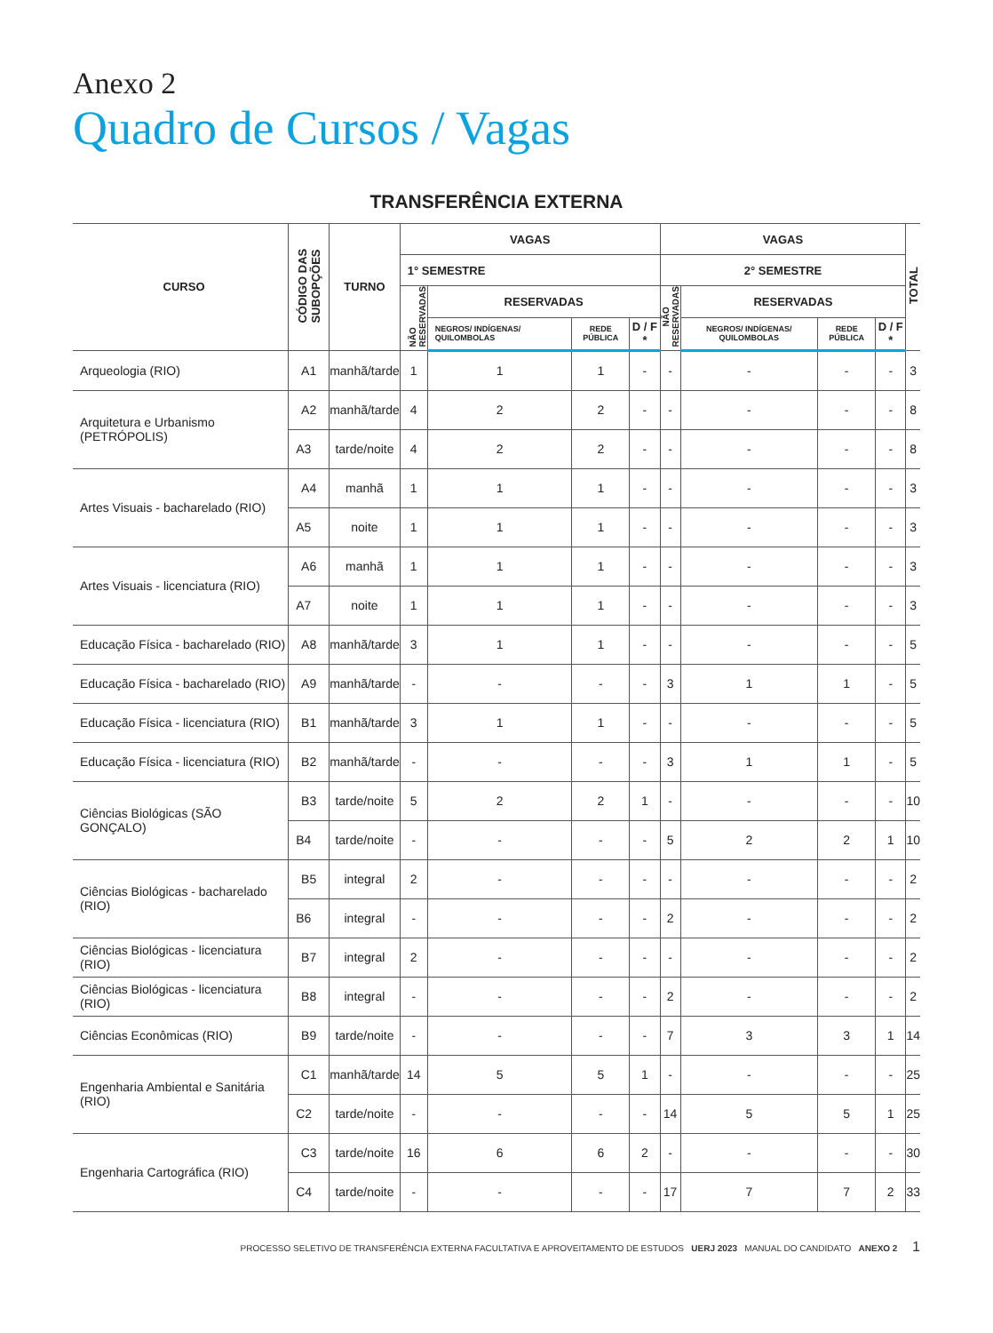Anexo 2
Quadro de Cursos / Vagas
TRANSFERÊNCIA EXTERNA
| CURSO | CÓDIGO DAS SUBOPÇÕES | TURNO | VAGAS | | | | VAGAS | | | | TOTAL |
| --- | --- | --- | --- | --- | --- | --- | --- | --- | --- | --- | --- |
| | | | 1° SEMESTRE | | | | 2° SEMESTRE | | | | |
| | | | NÃO RESERVADAS | RESERVADAS | | | NÃO RESERVADAS | RESERVADAS | | | |
| | | | | NEGROS/ INDÍGENAS/ QUILOMBOLAS | REDE PÚBLICA | D / F * | | NEGROS/ INDÍGENAS/ QUILOMBOLAS | REDE PÚBLICA | D / F * | |
| Arqueologia (RIO) | A1 | manhã/tarde | 1 | 1 | 1 | - | - | - | - | - | 3 |
| Arquitetura e Urbanismo (PETRÓPOLIS) | A2 | manhã/tarde | 4 | 2 | 2 | - | - | - | - | - | 8 |
| | A3 | tarde/noite | 4 | 2 | 2 | - | - | - | - | - | 8 |
| Artes Visuais - bacharelado (RIO) | A4 | manhã | 1 | 1 | 1 | - | - | - | - | - | 3 |
| | A5 | noite | 1 | 1 | 1 | - | - | - | - | - | 3 |
| Artes Visuais - licenciatura (RIO) | A6 | manhã | 1 | 1 | 1 | - | - | - | - | - | 3 |
| | A7 | noite | 1 | 1 | 1 | - | - | - | - | - | 3 |
| Educação Física - bacharelado (RIO) | A8 | manhã/tarde | 3 | 1 | 1 | - | - | - | - | - | 5 |
| Educação Física - bacharelado (RIO) | A9 | manhã/tarde | - | - | - | - | 3 | 1 | 1 | - | 5 |
| Educação Física - licenciatura (RIO) | B1 | manhã/tarde | 3 | 1 | 1 | - | - | - | - | - | 5 |
| Educação Física - licenciatura (RIO) | B2 | manhã/tarde | - | - | - | - | 3 | 1 | 1 | - | 5 |
| Ciências Biológicas (SÃO GONÇALO) | B3 | tarde/noite | 5 | 2 | 2 | 1 | - | - | - | - | 10 |
| | B4 | tarde/noite | - | - | - | - | 5 | 2 | 2 | 1 | 10 |
| Ciências Biológicas - bacharelado (RIO) | B5 | integral | 2 | - | - | - | - | - | - | - | 2 |
| | B6 | integral | - | - | - | - | 2 | - | - | - | 2 |
| Ciências Biológicas - licenciatura (RIO) | B7 | integral | 2 | - | - | - | - | - | - | - | 2 |
| Ciências Biológicas - licenciatura (RIO) | B8 | integral | - | - | - | - | 2 | - | - | - | 2 |
| Ciências Econômicas (RIO) | B9 | tarde/noite | - | - | - | - | 7 | 3 | 3 | 1 | 14 |
| Engenharia Ambiental e Sanitária (RIO) | C1 | manhã/tarde | 14 | 5 | 5 | 1 | - | - | - | - | 25 |
| | C2 | tarde/noite | - | - | - | - | 14 | 5 | 5 | 1 | 25 |
| Engenharia Cartográfica (RIO) | C3 | tarde/noite | 16 | 6 | 6 | 2 | - | - | - | - | 30 |
| | C4 | tarde/noite | - | - | - | - | 17 | 7 | 7 | 2 | 33 |
PROCESSO SELETIVO DE TRANSFERÊNCIA EXTERNA FACULTATIVA E APROVEITAMENTO DE ESTUDOS UERJ 2023 MANUAL DO CANDIDATO ANEXO 2 1